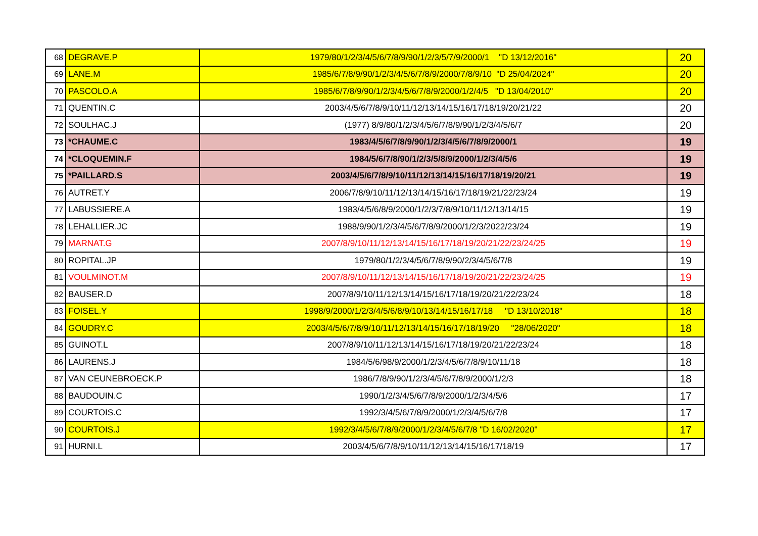| 68 | DEGRAVE.P | 1979/80/1/2/3/4/5/6/7/8/9/90/1/2/3/5/7/9/2000/1 "D 13/12/2016" | 20 |
| 69 | LANE.M | 1985/6/7/8/9/90/1/2/3/4/5/6/7/8/9/2000/7/8/9/10 "D 25/04/2024" | 20 |
| 70 | PASCOLO.A | 1985/6/7/8/9/90/1/2/3/4/5/6/7/8/9/2000/1/2/4/5 "D 13/04/2010" | 20 |
| 71 | QUENTIN.C | 2003/4/5/6/7/8/9/10/11/12/13/14/15/16/17/18/19/20/21/22 | 20 |
| 72 | SOULHAC.J | (1977) 8/9/80/1/2/3/4/5/6/7/8/9/90/1/2/3/4/5/6/7 | 20 |
| 73 | *CHAUME.C | 1983/4/5/6/7/8/9/90/1/2/3/4/5/6/7/8/9/2000/1 | 19 |
| 74 | *CLOQUEMIN.F | 1984/5/6/7/8/90/1/2/3/5/8/9/2000/1/2/3/4/5/6 | 19 |
| 75 | *PAILLARD.S | 2003/4/5/6/7/8/9/10/11/12/13/14/15/16/17/18/19/20/21 | 19 |
| 76 | AUTRET.Y | 2006/7/8/9/10/11/12/13/14/15/16/17/18/19/21/22/23/24 | 19 |
| 77 | LABUSSIERE.A | 1983/4/5/6/8/9/2000/1/2/3/7/8/9/10/11/12/13/14/15 | 19 |
| 78 | LEHALLIER.JC | 1988/9/90/1/2/3/4/5/6/7/8/9/2000/1/2/3/2022/23/24 | 19 |
| 79 | MARNAT.G | 2007/8/9/10/11/12/13/14/15/16/17/18/19/20/21/22/23/24/25 | 19 |
| 80 | ROPITAL.JP | 1979/80/1/2/3/4/5/6/7/8/9/90/2/3/4/5/6/7/8 | 19 |
| 81 | VOULMINOT.M | 2007/8/9/10/11/12/13/14/15/16/17/18/19/20/21/22/23/24/25 | 19 |
| 82 | BAUSER.D | 2007/8/9/10/11/12/13/14/15/16/17/18/19/20/21/22/23/24 | 18 |
| 83 | FOISEL.Y | 1998/9/2000/1/2/3/4/5/6/8/9/10/13/14/15/16/17/18 "D 13/10/2018" | 18 |
| 84 | GOUDRY.C | 2003/4/5/6/7/8/9/10/11/12/13/14/15/16/17/18/19/20 "28/06/2020" | 18 |
| 85 | GUINOT.L | 2007/8/9/10/11/12/13/14/15/16/17/18/19/20/21/22/23/24 | 18 |
| 86 | LAURENS.J | 1984/5/6/98/9/2000/1/2/3/4/5/6/7/8/9/10/11/18 | 18 |
| 87 | VAN CEUNEBROECK.P | 1986/7/8/9/90/1/2/3/4/5/6/7/8/9/2000/1/2/3 | 18 |
| 88 | BAUDOUIN.C | 1990/1/2/3/4/5/6/7/8/9/2000/1/2/3/4/5/6 | 17 |
| 89 | COURTOIS.C | 1992/3/4/5/6/7/8/9/2000/1/2/3/4/5/6/7/8 | 17 |
| 90 | COURTOIS.J | 1992/3/4/5/6/7/8/9/2000/1/2/3/4/5/6/7/8 "D 16/02/2020" | 17 |
| 91 | HURNI.L | 2003/4/5/6/7/8/9/10/11/12/13/14/15/16/17/18/19 | 17 |